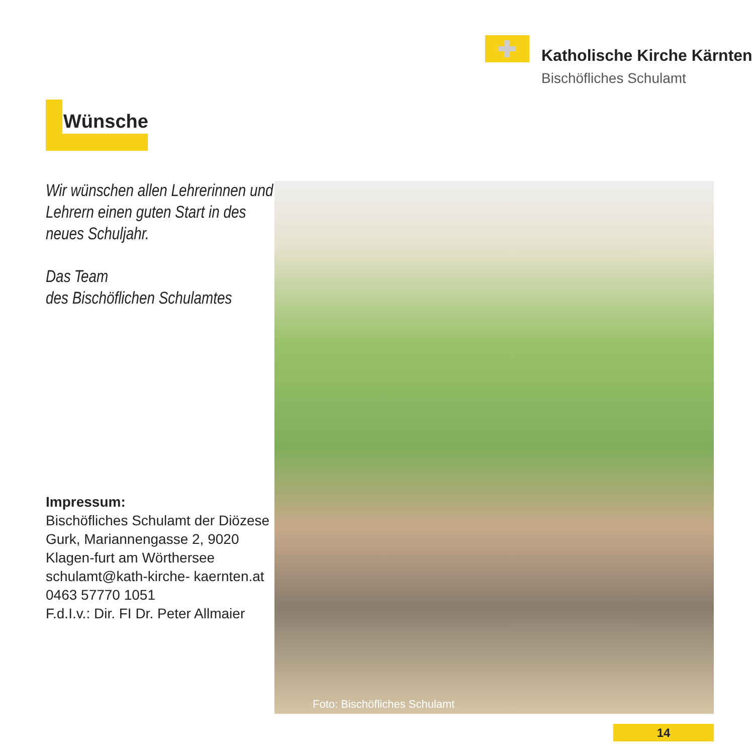Katholische Kirche Kärnten
Bischöfliches Schulamt
Wünsche
Wir wünschen allen Lehrerinnen und Lehrern einen guten Start in des neues Schuljahr.
Das Team
des Bischöflichen Schulamtes
Impressum:
Bischöfliches Schulamt der Diözese Gurk, Mariannengasse 2, 9020 Klagen-furt am Wörthersee
schulamt@kath-kirche- kaernten.at
0463 57770 1051
F.d.I.v.: Dir. FI Dr. Peter Allmaier
Foto: Bischöfliches Schulamt
14